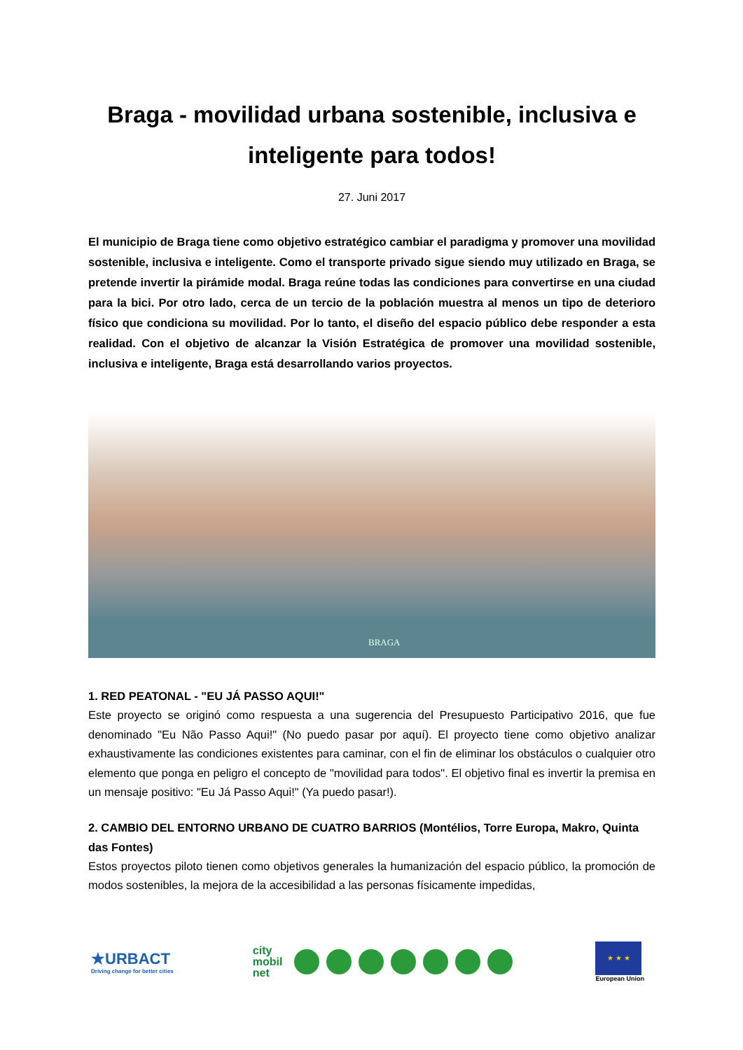Braga - movilidad urbana sostenible, inclusiva e inteligente para todos!
27. Juni 2017
El municipio de Braga tiene como objetivo estratégico cambiar el paradigma y promover una movilidad sostenible, inclusiva e inteligente. Como el transporte privado sigue siendo muy utilizado en Braga, se pretende invertir la pirámide modal. Braga reúne todas las condiciones para convertirse en una ciudad para la bici. Por otro lado, cerca de un tercio de la población muestra al menos un tipo de deterioro físico que condiciona su movilidad. Por lo tanto, el diseño del espacio público debe responder a esta realidad. Con el objetivo de alcanzar la Visión Estratégica de promover una movilidad sostenible, inclusiva e inteligente, Braga está desarrollando varios proyectos.
BRAGA
1. RED PEATONAL - "EU JÁ PASSO AQUI!"
Este proyecto se originó como respuesta a una sugerencia del Presupuesto Participativo 2016, que fue denominado "Eu Não Passo Aqui!" (No puedo pasar por aquí). El proyecto tiene como objetivo analizar exhaustivamente las condiciones existentes para caminar, con el fin de eliminar los obstáculos o cualquier otro elemento que ponga en peligro el concepto de "movilidad para todos". El objetivo final es invertir la premisa en un mensaje positivo: "Eu Já Passo Aqui!" (Ya puedo pasar!).
2. CAMBIO DEL ENTORNO URBANO DE CUATRO BARRIOS (Montélios, Torre Europa, Makro, Quinta das Fontes)
Estos proyectos piloto tienen como objetivos generales la humanización del espacio público, la promoción de modos sostenibles, la mejora de la accesibilidad a las personas físicamente impedidas,
★URBACT
Driving change for better cities
city
mobil
net
★ ★ ★
European Union